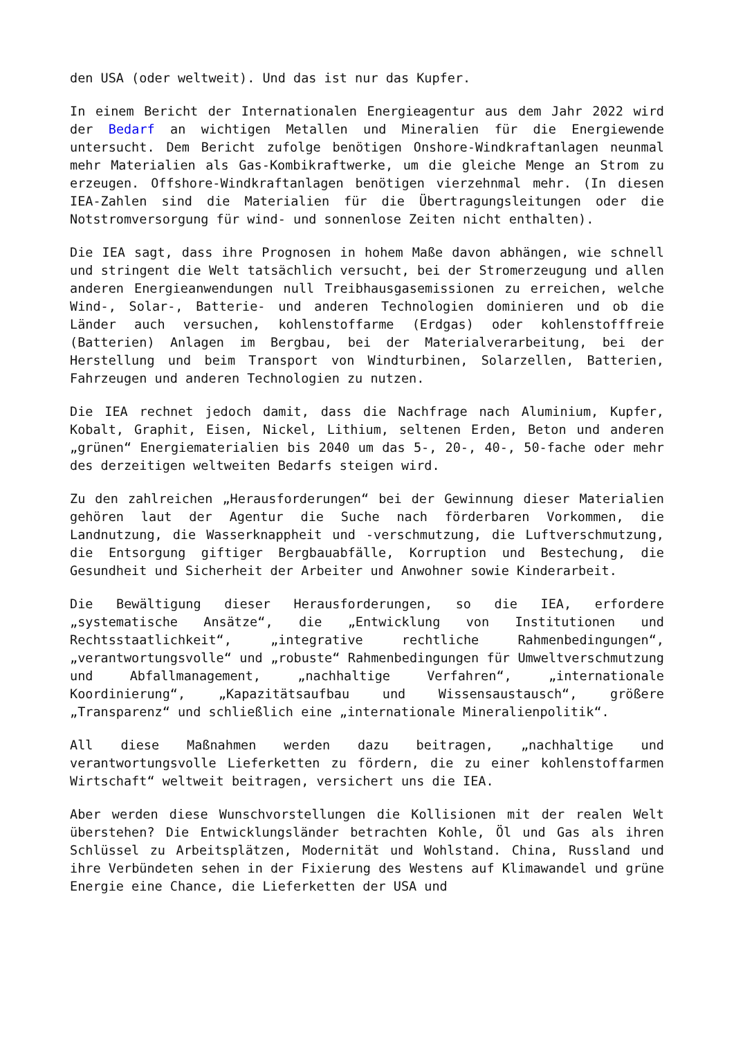den USA (oder weltweit). Und das ist nur das Kupfer.
In einem Bericht der Internationalen Energieagentur aus dem Jahr 2022 wird der Bedarf an wichtigen Metallen und Mineralien für die Energiewende untersucht. Dem Bericht zufolge benötigen Onshore-Windkraftanlagen neunmal mehr Materialien als Gas-Kombikraftwerke, um die gleiche Menge an Strom zu erzeugen. Offshore-Windkraftanlagen benötigen vierzehnmal mehr. (In diesen IEA-Zahlen sind die Materialien für die Übertragungsleitungen oder die Notstromversorgung für wind- und sonnenlose Zeiten nicht enthalten).
Die IEA sagt, dass ihre Prognosen in hohem Maße davon abhängen, wie schnell und stringent die Welt tatsächlich versucht, bei der Stromerzeugung und allen anderen Energieanwendungen null Treibhausgasemissionen zu erreichen, welche Wind-, Solar-, Batterie- und anderen Technologien dominieren und ob die Länder auch versuchen, kohlenstoffarme (Erdgas) oder kohlenstofffreie (Batterien) Anlagen im Bergbau, bei der Materialverarbeitung, bei der Herstellung und beim Transport von Windturbinen, Solarzellen, Batterien, Fahrzeugen und anderen Technologien zu nutzen.
Die IEA rechnet jedoch damit, dass die Nachfrage nach Aluminium, Kupfer, Kobalt, Graphit, Eisen, Nickel, Lithium, seltenen Erden, Beton und anderen „grünen“ Energiematerialien bis 2040 um das 5-, 20-, 40-, 50-fache oder mehr des derzeitigen weltweiten Bedarfs steigen wird.
Zu den zahlreichen „Herausforderungen“ bei der Gewinnung dieser Materialien gehören laut der Agentur die Suche nach förderbaren Vorkommen, die Landnutzung, die Wasserknappheit und -verschmutzung, die Luftverschmutzung, die Entsorgung giftiger Bergbauabfälle, Korruption und Bestechung, die Gesundheit und Sicherheit der Arbeiter und Anwohner sowie Kinderarbeit.
Die Bewältigung dieser Herausforderungen, so die IEA, erfordere „systematische Ansätze“, die „Entwicklung von Institutionen und Rechtsstaatlichkeit“, „integrative rechtliche Rahmenbedingungen“, „verantwortungsvolle“ und „robuste“ Rahmenbedingungen für Umweltverschmutzung und Abfallmanagement, „nachhaltige Verfahren“, „internationale Koordinierung“, „Kapazitätsaufbau und Wissensaustausch“, größere „Transparenz“ und schließlich eine „internationale Mineralienpolitik“.
All diese Maßnahmen werden dazu beitragen, „nachhaltige und verantwortungsvolle Lieferketten zu fördern, die zu einer kohlenstoffarmen Wirtschaft“ weltweit beitragen, versichert uns die IEA.
Aber werden diese Wunschvorstellungen die Kollisionen mit der realen Welt überstehen? Die Entwicklungsländer betrachten Kohle, Öl und Gas als ihren Schlüssel zu Arbeitsplätzen, Modernität und Wohlstand. China, Russland und ihre Verbündeten sehen in der Fixierung des Westens auf Klimawandel und grüne Energie eine Chance, die Lieferketten der USA und